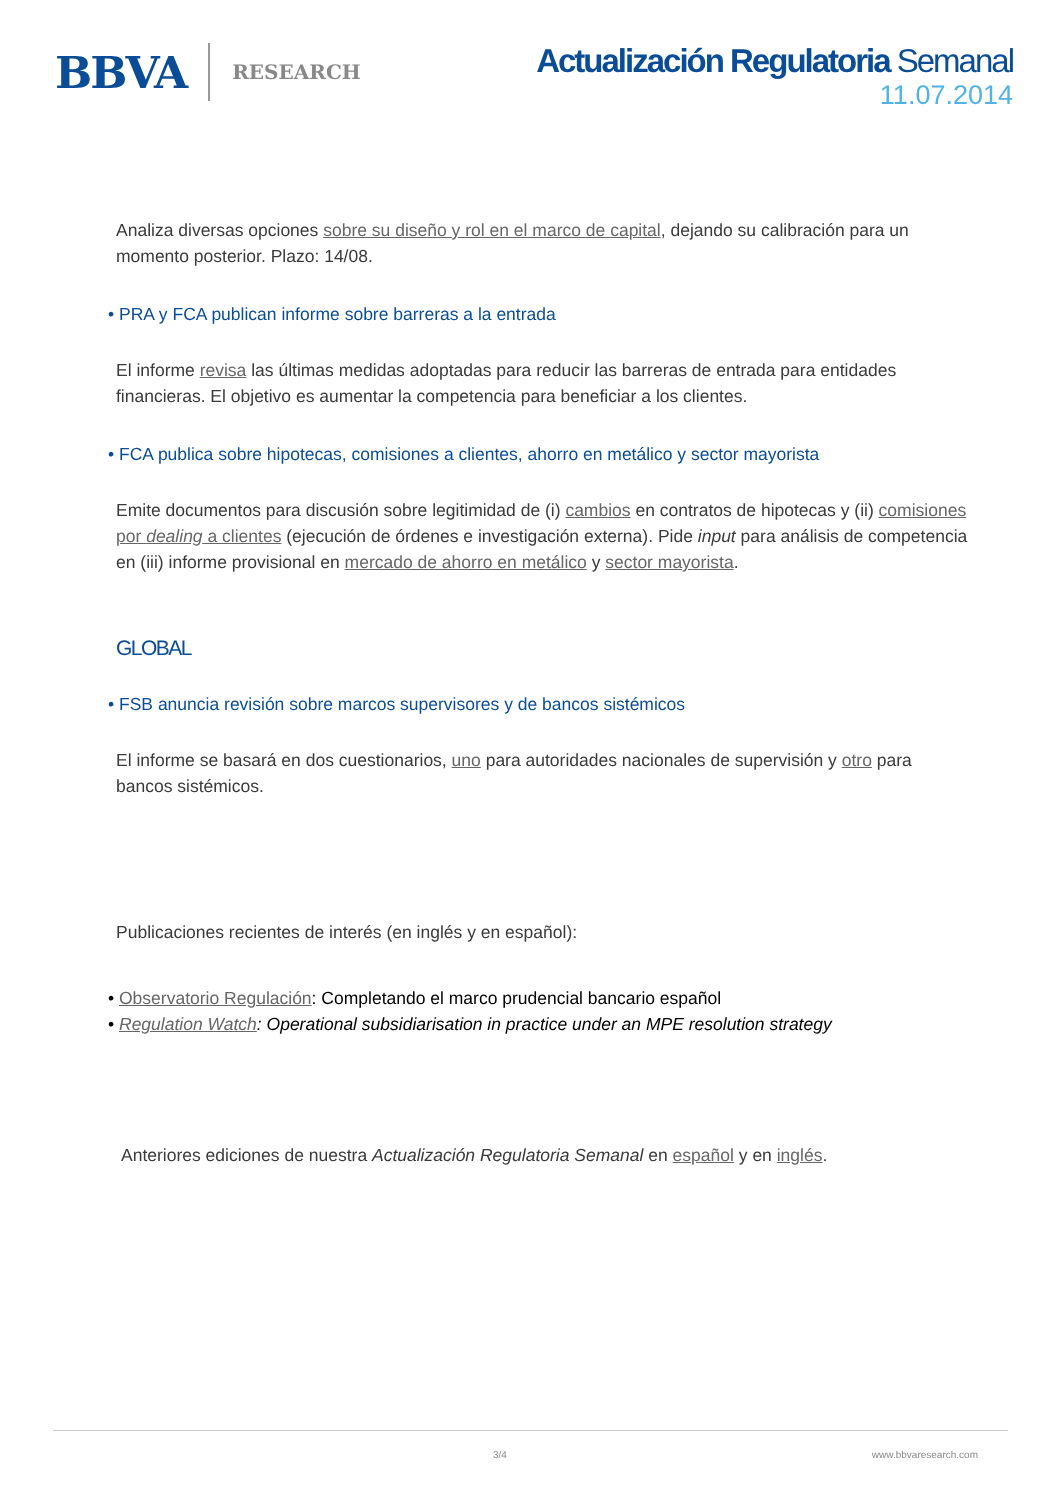BBVA RESEARCH
Actualización Regulatoria Semanal
11.07.2014
Analiza diversas opciones sobre su diseño y rol en el marco de capital, dejando su calibración para un momento posterior. Plazo: 14/08.
• PRA y FCA publican informe sobre barreras a la entrada
El informe revisa las últimas medidas adoptadas para reducir las barreras de entrada para entidades financieras. El objetivo es aumentar la competencia para beneficiar a los clientes.
• FCA publica sobre hipotecas, comisiones a clientes, ahorro en metálico y sector mayorista
Emite documentos para discusión sobre legitimidad de (i) cambios en contratos de hipotecas y (ii) comisiones por dealing a clientes (ejecución de órdenes e investigación externa). Pide input para análisis de competencia en (iii) informe provisional en mercado de ahorro en metálico y sector mayorista.
GLOBAL
• FSB anuncia revisión sobre marcos supervisores y de bancos sistémicos
El informe se basará en dos cuestionarios, uno para autoridades nacionales de supervisión y otro para bancos sistémicos.
Publicaciones recientes de interés (en inglés y en español):
• Observatorio Regulación: Completando el marco prudencial bancario español
• Regulation Watch: Operational subsidiarisation in practice under an MPE resolution strategy
Anteriores ediciones de nuestra Actualización Regulatoria Semanal en español y en inglés.
3/4 www.bbvaresearch.com